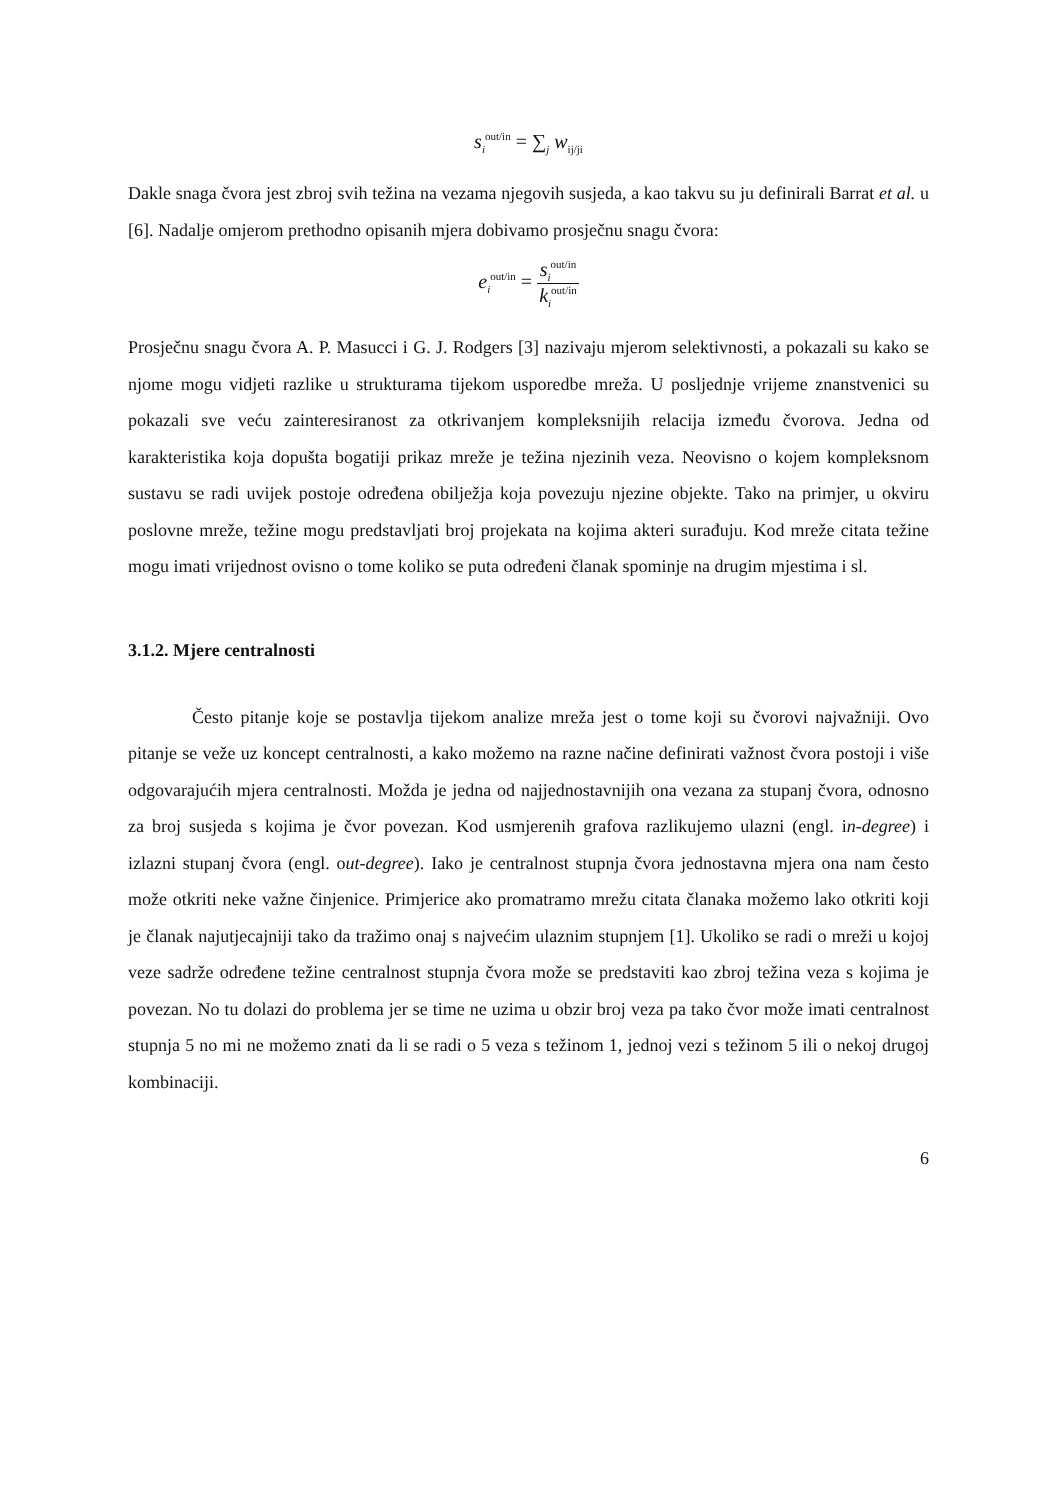s<sub>i</sub><sup>out/in</sup> = ∑<sub>j</sub> w<sub>ij/ji</sub>
Dakle snaga čvora jest zbroj svih težina na vezama njegovih susjeda, a kao takvu su ju definirali Barrat et al. u [6]. Nadalje omjerom prethodno opisanih mjera dobivamo prosječnu snagu čvora:
e<sub>i</sub><sup>out/in</sup> = s<sub>i</sub><sup>out/in</sup> k<sub>i</sub><sup>out/in</sup>
Prosječnu snagu čvora A. P. Masucci i G. J. Rodgers [3] nazivaju mjerom selektivnosti, a pokazali su kako se njome mogu vidjeti razlike u strukturama tijekom usporedbe mreža. U posljednje vrijeme znanstvenici su pokazali sve veću zainteresiranost za otkrivanjem kompleksnijih relacija između čvorova. Jedna od karakteristika koja dopušta bogatiji prikaz mreže je težina njezinih veza. Neovisno o kojem kompleksnom sustavu se radi uvijek postoje određena obilježja koja povezuju njezine objekte. Tako na primjer, u okviru poslovne mreže, težine mogu predstavljati broj projekata na kojima akteri surađuju. Kod mreže citata težine mogu imati vrijednost ovisno o tome koliko se puta određeni članak spominje na drugim mjestima i sl.
3.1.2. Mjere centralnosti
Često pitanje koje se postavlja tijekom analize mreža jest o tome koji su čvorovi najvažniji. Ovo pitanje se veže uz koncept centralnosti, a kako možemo na razne načine definirati važnost čvora postoji i više odgovarajućih mjera centralnosti. Možda je jedna od najjednostavnijih ona vezana za stupanj čvora, odnosno za broj susjeda s kojima je čvor povezan. Kod usmjerenih grafova razlikujemo ulazni (engl. in-degree) i izlazni stupanj čvora (engl. out-degree). Iako je centralnost stupnja čvora jednostavna mjera ona nam često može otkriti neke važne činjenice. Primjerice ako promatramo mrežu citata članaka možemo lako otkriti koji je članak najutjecajniji tako da tražimo onaj s najvećim ulaznim stupnjem [1]. Ukoliko se radi o mreži u kojoj veze sadrže određene težine centralnost stupnja čvora može se predstaviti kao zbroj težina veza s kojima je povezan. No tu dolazi do problema jer se time ne uzima u obzir broj veza pa tako čvor može imati centralnost stupnja 5 no mi ne možemo znati da li se radi o 5 veza s težinom 1, jednoj vezi s težinom 5 ili o nekoj drugoj kombinaciji.
6